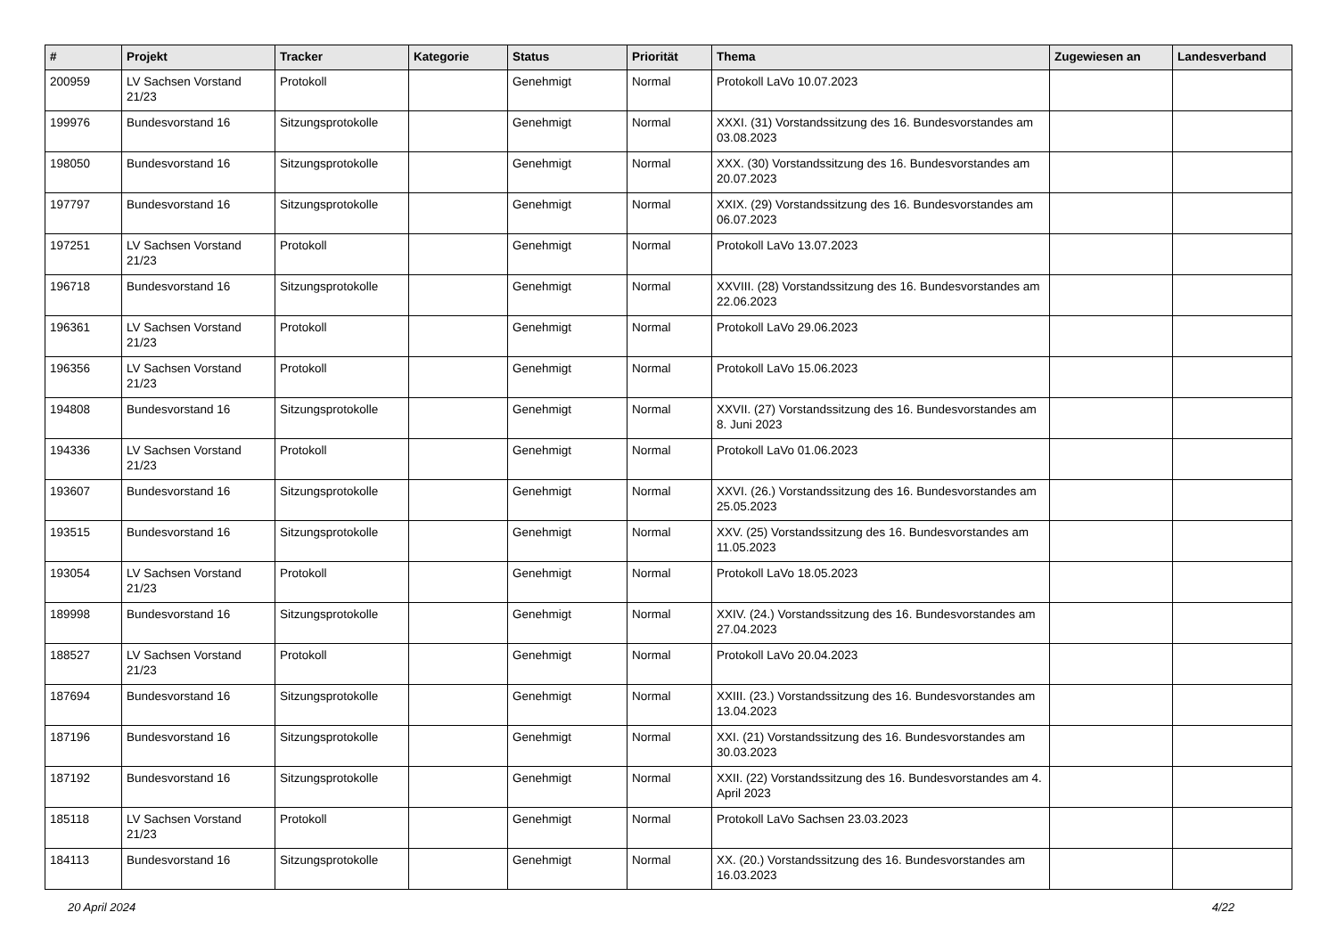| # | Projekt | Tracker | Kategorie | Status | Priorität | Thema | Zugewiesen an | Landesverband |
| --- | --- | --- | --- | --- | --- | --- | --- | --- |
| 200959 | LV Sachsen Vorstand 21/23 | Protokoll | | Genehmigt | Normal | Protokoll LaVo 10.07.2023 | | |
| 199976 | Bundesvorstand 16 | Sitzungsprotokolle | | Genehmigt | Normal | XXXI. (31) Vorstandssitzung des 16. Bundesvorstandes am 03.08.2023 | | |
| 198050 | Bundesvorstand 16 | Sitzungsprotokolle | | Genehmigt | Normal | XXX. (30) Vorstandssitzung des 16. Bundesvorstandes am 20.07.2023 | | |
| 197797 | Bundesvorstand 16 | Sitzungsprotokolle | | Genehmigt | Normal | XXIX. (29) Vorstandssitzung des 16. Bundesvorstandes am 06.07.2023 | | |
| 197251 | LV Sachsen Vorstand 21/23 | Protokoll | | Genehmigt | Normal | Protokoll LaVo 13.07.2023 | | |
| 196718 | Bundesvorstand 16 | Sitzungsprotokolle | | Genehmigt | Normal | XXVIII. (28) Vorstandssitzung des 16. Bundesvorstandes am 22.06.2023 | | |
| 196361 | LV Sachsen Vorstand 21/23 | Protokoll | | Genehmigt | Normal | Protokoll LaVo 29.06.2023 | | |
| 196356 | LV Sachsen Vorstand 21/23 | Protokoll | | Genehmigt | Normal | Protokoll LaVo 15.06.2023 | | |
| 194808 | Bundesvorstand 16 | Sitzungsprotokolle | | Genehmigt | Normal | XXVII. (27) Vorstandssitzung des 16. Bundesvorstandes am 8. Juni 2023 | | |
| 194336 | LV Sachsen Vorstand 21/23 | Protokoll | | Genehmigt | Normal | Protokoll LaVo 01.06.2023 | | |
| 193607 | Bundesvorstand 16 | Sitzungsprotokolle | | Genehmigt | Normal | XXVI. (26.) Vorstandssitzung des 16. Bundesvorstandes am 25.05.2023 | | |
| 193515 | Bundesvorstand 16 | Sitzungsprotokolle | | Genehmigt | Normal | XXV. (25) Vorstandssitzung des 16. Bundesvorstandes am 11.05.2023 | | |
| 193054 | LV Sachsen Vorstand 21/23 | Protokoll | | Genehmigt | Normal | Protokoll LaVo 18.05.2023 | | |
| 189998 | Bundesvorstand 16 | Sitzungsprotokolle | | Genehmigt | Normal | XXIV. (24.) Vorstandssitzung des 16. Bundesvorstandes am 27.04.2023 | | |
| 188527 | LV Sachsen Vorstand 21/23 | Protokoll | | Genehmigt | Normal | Protokoll LaVo 20.04.2023 | | |
| 187694 | Bundesvorstand 16 | Sitzungsprotokolle | | Genehmigt | Normal | XXIII. (23.) Vorstandssitzung des 16. Bundesvorstandes am 13.04.2023 | | |
| 187196 | Bundesvorstand 16 | Sitzungsprotokolle | | Genehmigt | Normal | XXI. (21) Vorstandssitzung des 16. Bundesvorstandes am 30.03.2023 | | |
| 187192 | Bundesvorstand 16 | Sitzungsprotokolle | | Genehmigt | Normal | XXII. (22) Vorstandssitzung des 16. Bundesvorstandes am 4. April 2023 | | |
| 185118 | LV Sachsen Vorstand 21/23 | Protokoll | | Genehmigt | Normal | Protokoll LaVo Sachsen 23.03.2023 | | |
| 184113 | Bundesvorstand 16 | Sitzungsprotokolle | | Genehmigt | Normal | XX. (20.) Vorstandssitzung des 16. Bundesvorstandes am 16.03.2023 | | |
20 April 2024 4/22